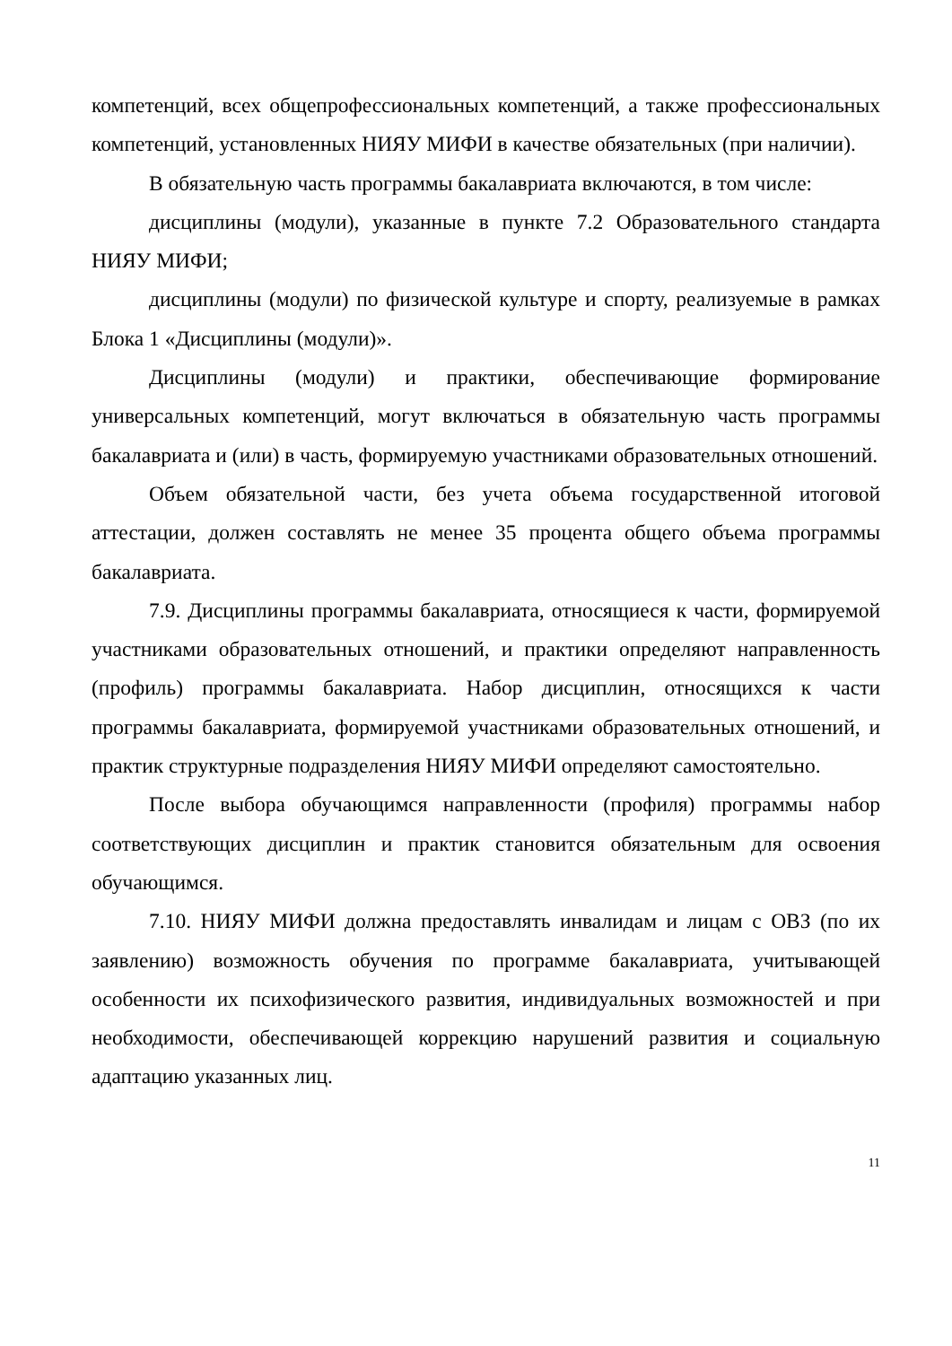компетенций, всех общепрофессиональных компетенций, а также профессиональных компетенций, установленных НИЯУ МИФИ в качестве обязательных (при наличии).
В обязательную часть программы бакалавриата включаются, в том числе:
дисциплины (модули), указанные в пункте 7.2 Образовательного стандарта НИЯУ МИФИ;
дисциплины (модули) по физической культуре и спорту, реализуемые в рамках Блока 1 «Дисциплины (модули)».
Дисциплины (модули) и практики, обеспечивающие формирование универсальных компетенций, могут включаться в обязательную часть программы бакалавриата и (или) в часть, формируемую участниками образовательных отношений.
Объем обязательной части, без учета объема государственной итоговой аттестации, должен составлять не менее 35 процента общего объема программы бакалавриата.
7.9. Дисциплины программы бакалавриата, относящиеся к части, формируемой участниками образовательных отношений, и практики определяют направленность (профиль) программы бакалавриата. Набор дисциплин, относящихся к части программы бакалавриата, формируемой участниками образовательных отношений, и практик структурные подразделения НИЯУ МИФИ определяют самостоятельно.
После выбора обучающимся направленности (профиля) программы набор соответствующих дисциплин и практик становится обязательным для освоения обучающимся.
7.10. НИЯУ МИФИ должна предоставлять инвалидам и лицам с ОВЗ (по их заявлению) возможность обучения по программе бакалавриата, учитывающей особенности их психофизического развития, индивидуальных возможностей и при необходимости, обеспечивающей коррекцию нарушений развития и социальную адаптацию указанных лиц.
11